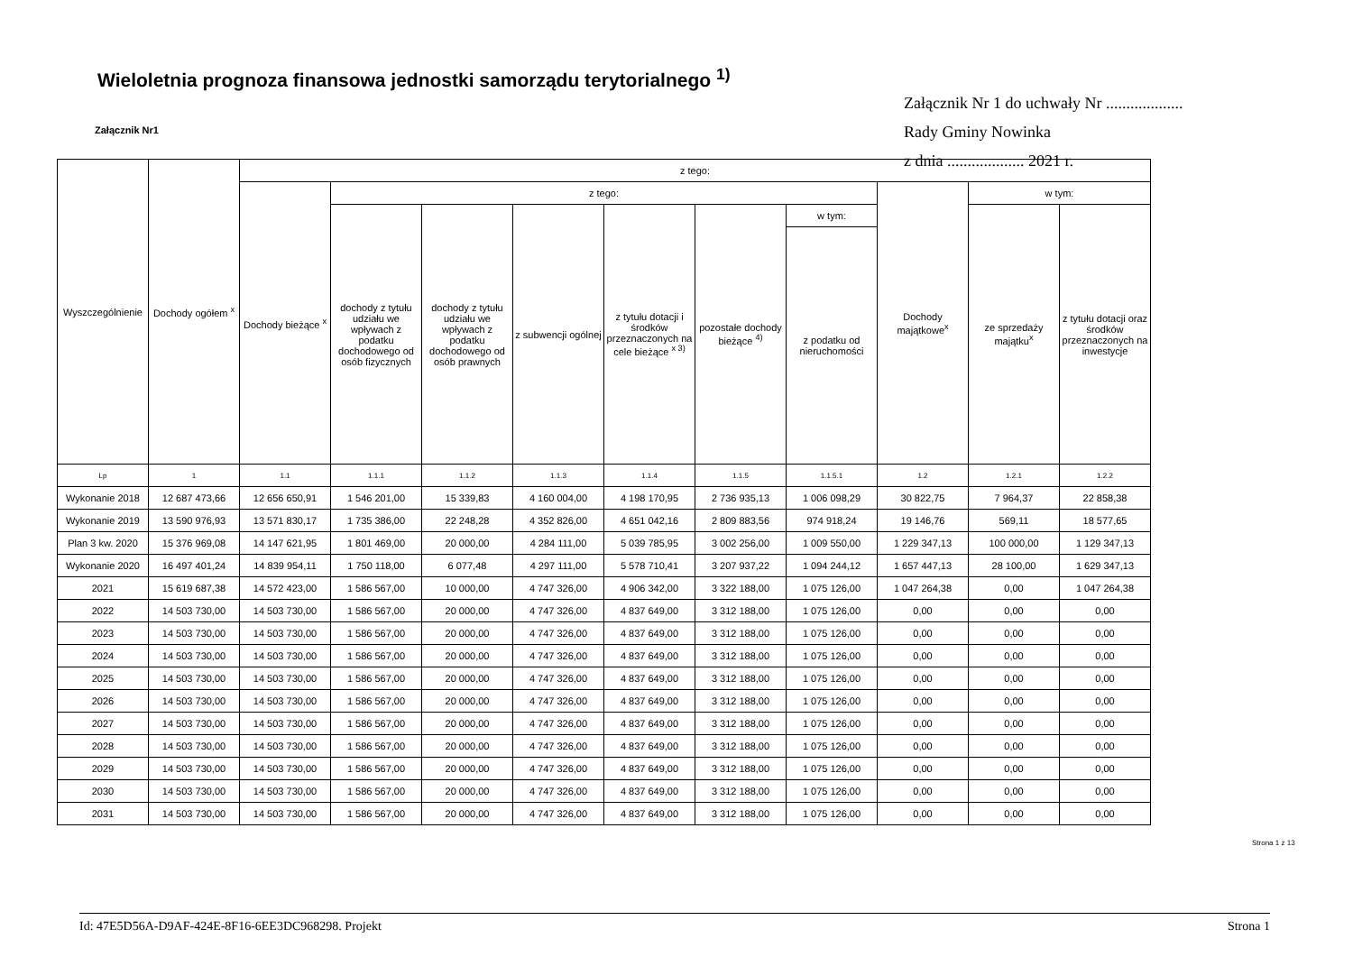Wieloletnia prognoza finansowa jednostki samorządu terytorialnego <sup>1)</sup>
Załącznik Nr 1 do uchwały Nr ...................
Rady Gminy Nowinka
z dnia ................... 2021 r.
Załącznik Nr1
| Wyszczególnienie | Dochody ogółem <sup>x</sup> | z tego: | | | | | | | | | |
| --- | --- | --- | --- | --- | --- | --- | --- | --- | --- | --- | --- |
| | | Dochody bieżące <sup>x</sup> | z tego: | | | | | | Dochody majątkowe<sup>x</sup> | w tym: | |
| | | | dochody z tytułu udziału we wpływach z podatku dochodowego od osób fizycznych | dochody z tytułu udziału we wpływach z podatku dochodowego od osób prawnych | z subwencji ogólnej | z tytułu dotacji i środków przeznaczonych na cele bieżące <sup>x 3)</sup> | pozostałe dochody bieżące <sup>4)</sup> | w tym: | | ze sprzedaży majątku<sup>x</sup> | z tytułu dotacji oraz środków przeznaczonych na inwestycje |
| | | | | | | | | z podatku od nieruchomości | | | |
| Lp | 1 | 1.1 | 1.1.1 | 1.1.2 | 1.1.3 | 1.1.4 | 1.1.5 | 1.1.5.1 | 1.2 | 1.2.1 | 1.2.2 |
| Wykonanie 2018 | 12 687 473,66 | 12 656 650,91 | 1 546 201,00 | 15 339,83 | 4 160 004,00 | 4 198 170,95 | 2 736 935,13 | 1 006 098,29 | 30 822,75 | 7 964,37 | 22 858,38 |
| Wykonanie 2019 | 13 590 976,93 | 13 571 830,17 | 1 735 386,00 | 22 248,28 | 4 352 826,00 | 4 651 042,16 | 2 809 883,56 | 974 918,24 | 19 146,76 | 569,11 | 18 577,65 |
| Plan 3 kw. 2020 | 15 376 969,08 | 14 147 621,95 | 1 801 469,00 | 20 000,00 | 4 284 111,00 | 5 039 785,95 | 3 002 256,00 | 1 009 550,00 | 1 229 347,13 | 100 000,00 | 1 129 347,13 |
| Wykonanie 2020 | 16 497 401,24 | 14 839 954,11 | 1 750 118,00 | 6 077,48 | 4 297 111,00 | 5 578 710,41 | 3 207 937,22 | 1 094 244,12 | 1 657 447,13 | 28 100,00 | 1 629 347,13 |
| 2021 | 15 619 687,38 | 14 572 423,00 | 1 586 567,00 | 10 000,00 | 4 747 326,00 | 4 906 342,00 | 3 322 188,00 | 1 075 126,00 | 1 047 264,38 | 0,00 | 1 047 264,38 |
| 2022 | 14 503 730,00 | 14 503 730,00 | 1 586 567,00 | 20 000,00 | 4 747 326,00 | 4 837 649,00 | 3 312 188,00 | 1 075 126,00 | 0,00 | 0,00 | 0,00 |
| 2023 | 14 503 730,00 | 14 503 730,00 | 1 586 567,00 | 20 000,00 | 4 747 326,00 | 4 837 649,00 | 3 312 188,00 | 1 075 126,00 | 0,00 | 0,00 | 0,00 |
| 2024 | 14 503 730,00 | 14 503 730,00 | 1 586 567,00 | 20 000,00 | 4 747 326,00 | 4 837 649,00 | 3 312 188,00 | 1 075 126,00 | 0,00 | 0,00 | 0,00 |
| 2025 | 14 503 730,00 | 14 503 730,00 | 1 586 567,00 | 20 000,00 | 4 747 326,00 | 4 837 649,00 | 3 312 188,00 | 1 075 126,00 | 0,00 | 0,00 | 0,00 |
| 2026 | 14 503 730,00 | 14 503 730,00 | 1 586 567,00 | 20 000,00 | 4 747 326,00 | 4 837 649,00 | 3 312 188,00 | 1 075 126,00 | 0,00 | 0,00 | 0,00 |
| 2027 | 14 503 730,00 | 14 503 730,00 | 1 586 567,00 | 20 000,00 | 4 747 326,00 | 4 837 649,00 | 3 312 188,00 | 1 075 126,00 | 0,00 | 0,00 | 0,00 |
| 2028 | 14 503 730,00 | 14 503 730,00 | 1 586 567,00 | 20 000,00 | 4 747 326,00 | 4 837 649,00 | 3 312 188,00 | 1 075 126,00 | 0,00 | 0,00 | 0,00 |
| 2029 | 14 503 730,00 | 14 503 730,00 | 1 586 567,00 | 20 000,00 | 4 747 326,00 | 4 837 649,00 | 3 312 188,00 | 1 075 126,00 | 0,00 | 0,00 | 0,00 |
| 2030 | 14 503 730,00 | 14 503 730,00 | 1 586 567,00 | 20 000,00 | 4 747 326,00 | 4 837 649,00 | 3 312 188,00 | 1 075 126,00 | 0,00 | 0,00 | 0,00 |
| 2031 | 14 503 730,00 | 14 503 730,00 | 1 586 567,00 | 20 000,00 | 4 747 326,00 | 4 837 649,00 | 3 312 188,00 | 1 075 126,00 | 0,00 | 0,00 | 0,00 |
Strona 1 z 13
Id: 47E5D56A-D9AF-424E-8F16-6EE3DC968298. Projekt Strona 1